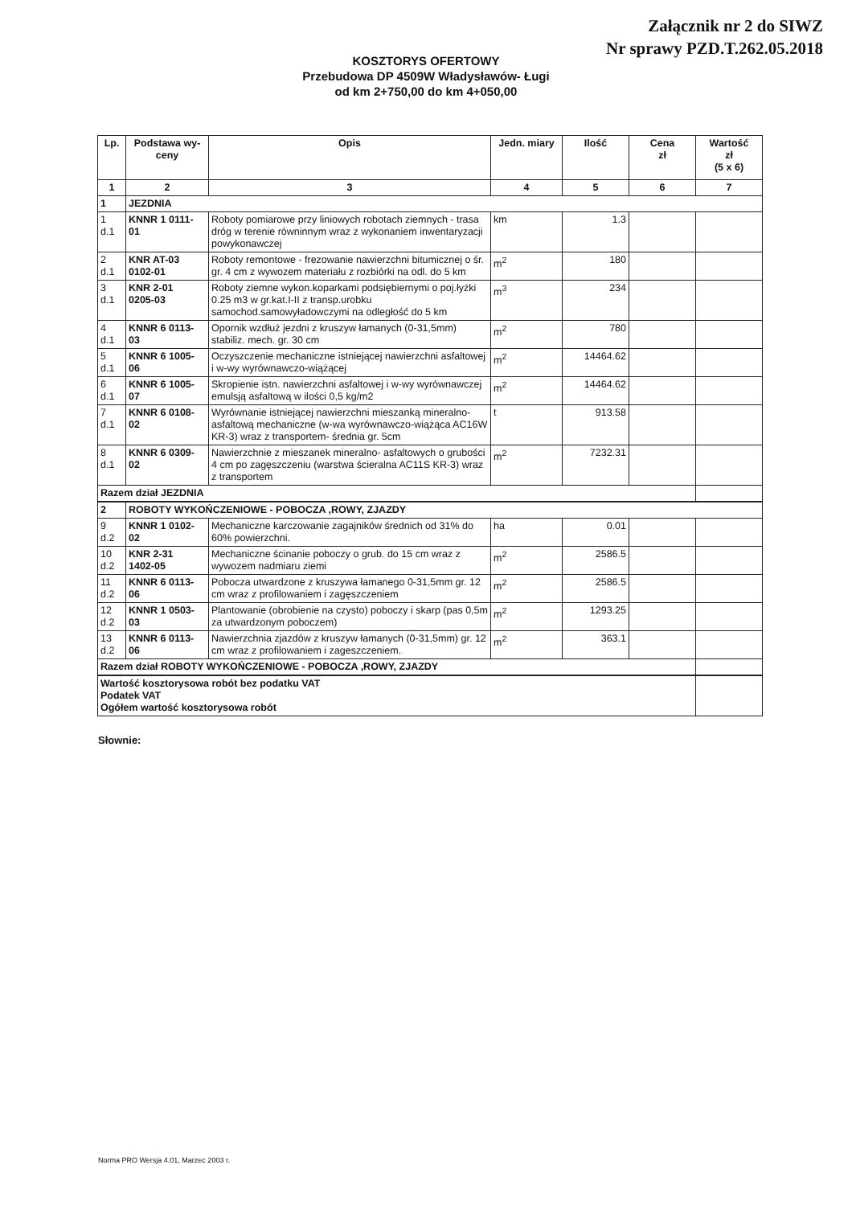Załącznik nr 2 do SIWZ
Nr sprawy PZD.T.262.05.2018
KOSZTORYS OFERTOWY
Przebudowa DP 4509W Władysławów- Ługi
od km 2+750,00 do km 4+050,00
| Lp. | Podstawa wy- ceny | Opis | Jedn. miary | Ilość | Cena zł | Wartość zł (5 x 6) |
| --- | --- | --- | --- | --- | --- | --- |
| 1 | 2 | 3 | 4 | 5 | 6 | 7 |
| 1 | JEZDNIA | | | | | |
| 1 d.1 | KNNR 1 0111- 01 | Roboty pomiarowe przy liniowych robotach ziemnych - trasa dróg w terenie równinnym wraz z wykonaniem inwentaryzacji powykonawczej | km | 1.3 | | |
| 2 d.1 | KNR AT-03 0102-01 | Roboty remontowe - frezowanie nawierzchni bitumicznej o śr. gr. 4 cm z wywozem materiału z rozbiórki na odl. do 5 km | m<sup>2</sup> | 180 | | |
| 3 d.1 | KNR 2-01 0205-03 | Roboty ziemne wykon.koparkami podsiębiernymi o poj.łyżki 0.25 m3 w gr.kat.I-II z transp.urobku samochod.samowyładowczymi na odległość do 5 km | m<sup>3</sup> | 234 | | |
| 4 d.1 | KNNR 6 0113- 03 | Opornik wzdłuż jezdni z kruszyw łamanych (0-31,5mm) stabiliz. mech. gr. 30 cm | m<sup>2</sup> | 780 | | |
| 5 d.1 | KNNR 6 1005- 06 | Oczyszczenie mechaniczne istniejącej nawierzchni asfaltowej i w-wy wyrównawczo-wiążącej | m<sup>2</sup> | 14464.62 | | |
| 6 d.1 | KNNR 6 1005- 07 | Skropienie istn. nawierzchni asfaltowej i w-wy wyrównawczej emulsją asfaltową w ilości 0,5 kg/m2 | m<sup>2</sup> | 14464.62 | | |
| 7 d.1 | KNNR 6 0108- 02 | Wyrównanie istniejącej nawierzchni mieszanką mineralno-asfaltową mechaniczne (w-wa wyrównawczo-wiążąca AC16W KR-3) wraz z transportem- średnia gr. 5cm | t | 913.58 | | |
| 8 d.1 | KNNR 6 0309- 02 | Nawierzchnie z mieszanek mineralno- asfaltowych o grubości 4 cm po zagęszczeniu (warstwa ścieralna AC11S KR-3) wraz z transportem | m<sup>2</sup> | 7232.31 | | |
| Razem dział JEZDNIA | | | | | | |
| 2 | ROBOTY WYKOŃCZENIOWE - POBOCZA ,ROWY, ZJAZDY | | | | | |
| 9 d.2 | KNNR 1 0102- 02 | Mechaniczne karczowanie zagajników średnich od 31% do 60% powierzchni. | ha | 0.01 | | |
| 10 d.2 | KNR 2-31 1402-05 | Mechaniczne ścinanie poboczy o grub. do 15 cm wraz z wywozem nadmiaru ziemi | m<sup>2</sup> | 2586.5 | | |
| 11 d.2 | KNNR 6 0113- 06 | Pobocza utwardzone z kruszywa łamanego 0-31,5mm gr. 12 cm wraz z profilowaniem i zagęszczeniem | m<sup>2</sup> | 2586.5 | | |
| 12 d.2 | KNNR 1 0503- 03 | Plantowanie (obrobienie na czysto) poboczy i skarp (pas 0,5m za utwardzonym poboczem) | m<sup>2</sup> | 1293.25 | | |
| 13 d.2 | KNNR 6 0113- 06 | Nawierzchnia zjazdów z kruszyw łamanych (0-31,5mm) gr. 12 cm wraz z profilowaniem i zageszczeniem. | m<sup>2</sup> | 363.1 | | |
| Razem dział ROBOTY WYKOŃCZENIOWE - POBOCZA ,ROWY, ZJAZDY | | | | | | |
| Wartość kosztorysowa robót bez podatku VAT Podatek VAT Ogółem wartość kosztorysowa robót | | | | | | |
Słownie:
Norma PRO Wersja 4.01, Marzec 2003 r.